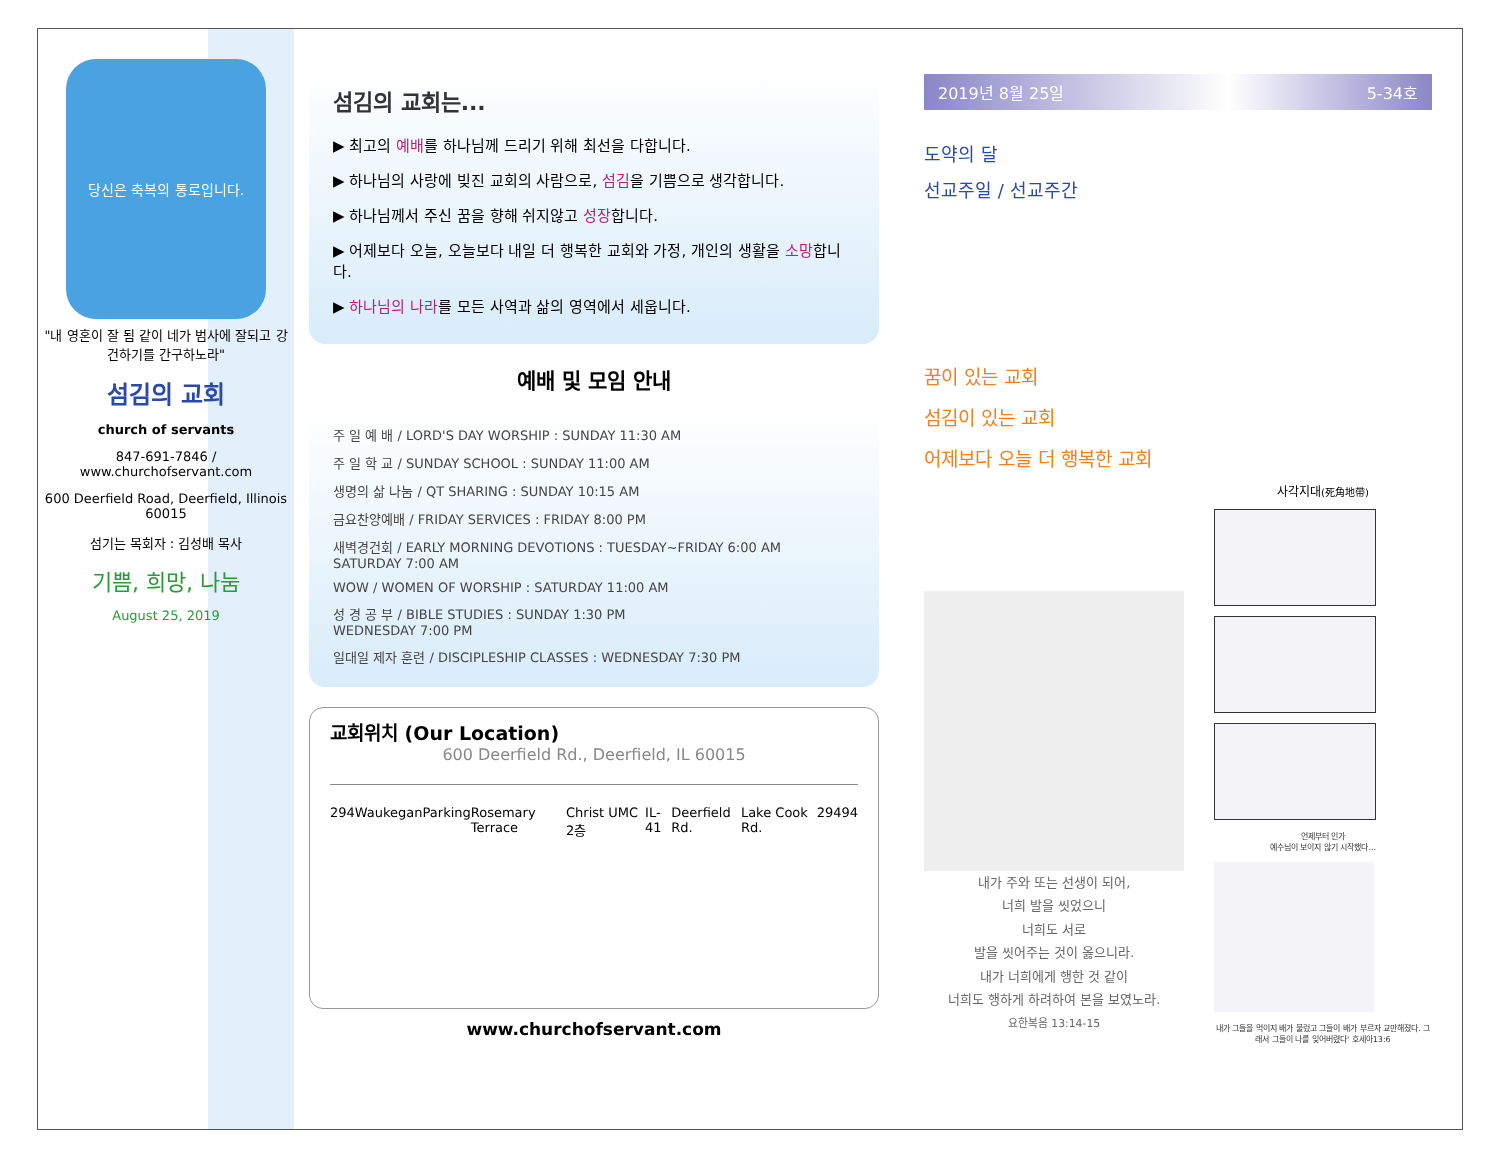당신은 축복의 통로입니다.
"내 영혼이 잘 됨 같이 네가 범사에 잘되고 강건하기를 간구하노라"
섬김의 교회
church of servants
847-691-7846 / www.churchofservant.com
600 Deerfield Road, Deerfield, Illinois 60015
섬기는 목회자 : 김성배 목사
기쁨, 희망, 나눔
August 25, 2019
섬김의 교회는...
▶ 최고의 예배를 하나님께 드리기 위해 최선을 다합니다.
▶ 하나님의 사랑에 빚진 교회의 사람으로, 섬김을 기쁨으로 생각합니다.
▶ 하나님께서 주신 꿈을 향해 쉬지않고 성장합니다.
▶ 어제보다 오늘, 오늘보다 내일 더 행복한 교회와 가정, 개인의 생활을 소망합니다.
▶ 하나님의 나라를 모든 사역과 삶의 영역에서 세웁니다.
예배 및 모임 안내
주 일 예 배 / LORD'S DAY WORSHIP : SUNDAY 11:30 AM
주 일 학 교 / SUNDAY SCHOOL : SUNDAY 11:00 AM
생명의 삶 나눔 / QT SHARING : SUNDAY 10:15 AM
금요찬양예배 / FRIDAY SERVICES : FRIDAY 8:00 PM
새벽경건회 / EARLY MORNING DEVOTIONS : TUESDAY~FRIDAY 6:00 AM
SATURDAY 7:00 AM
WOW / WOMEN OF WORSHIP : SATURDAY 11:00 AM
성 경 공 부 / BIBLE STUDIES : SUNDAY 1:30 PM
WEDNESDAY 7:00 PM
일대일 제자 훈련 / DISCIPLESHIP CLASSES : WEDNESDAY 7:30 PM
교회위치 (Our Location)
600 Deerfield Rd., Deerfield, IL 60015
294 Waukegan Parking Rosemary Terrace Christ UMC 2층 IL-41 Deerfield Rd. Lake Cook Rd. 294 94
www.churchofservant.com
2019년 8월 25일 5-34호
도약의 달
선교주일 / 선교주간
꿈이 있는 교회
섬김이 있는 교회
어제보다 오늘 더 행복한 교회
내가 주와 또는 선생이 되어,
너희 발을 씻었으니
너희도 서로
발을 씻어주는 것이 옳으니라.
내가 너희에게 행한 것 같이
너희도 행하게 하려하여 본을 보였노라.
요한복음 13:14-15
사각지대(死角地帶)
언제부터 인가
예수님이 보이지 않기 시작했다...
내가 그들을 먹이지 배가 불렀고 그들이 배가 부르자 교만해졌다. 그래서 그들이 나를 잊어버렸다' 호세아13:6